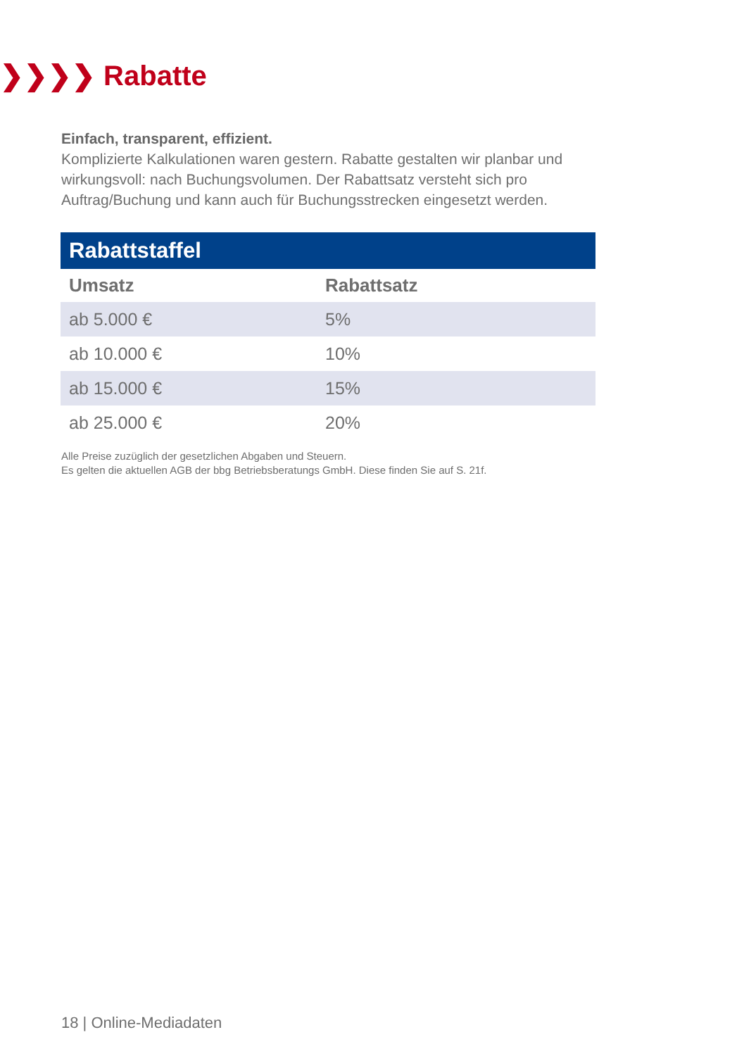❯❯❯❯ Rabatte
Einfach, transparent, effizient.
Komplizierte Kalkulationen waren gestern. Rabatte gestalten wir planbar und wirkungsvoll: nach Buchungsvolumen. Der Rabattsatz versteht sich pro Auftrag/Buchung und kann auch für Buchungsstrecken eingesetzt werden.
| Rabattstaffel | |
| --- | --- |
| Umsatz | Rabattsatz |
| ab 5.000 € | 5% |
| ab 10.000 € | 10% |
| ab 15.000 € | 15% |
| ab 25.000 € | 20% |
Alle Preise zuzüglich der gesetzlichen Abgaben und Steuern.
Es gelten die aktuellen AGB der bbg Betriebsberatungs GmbH. Diese finden Sie auf S. 21f.
18 | Online-Mediadaten